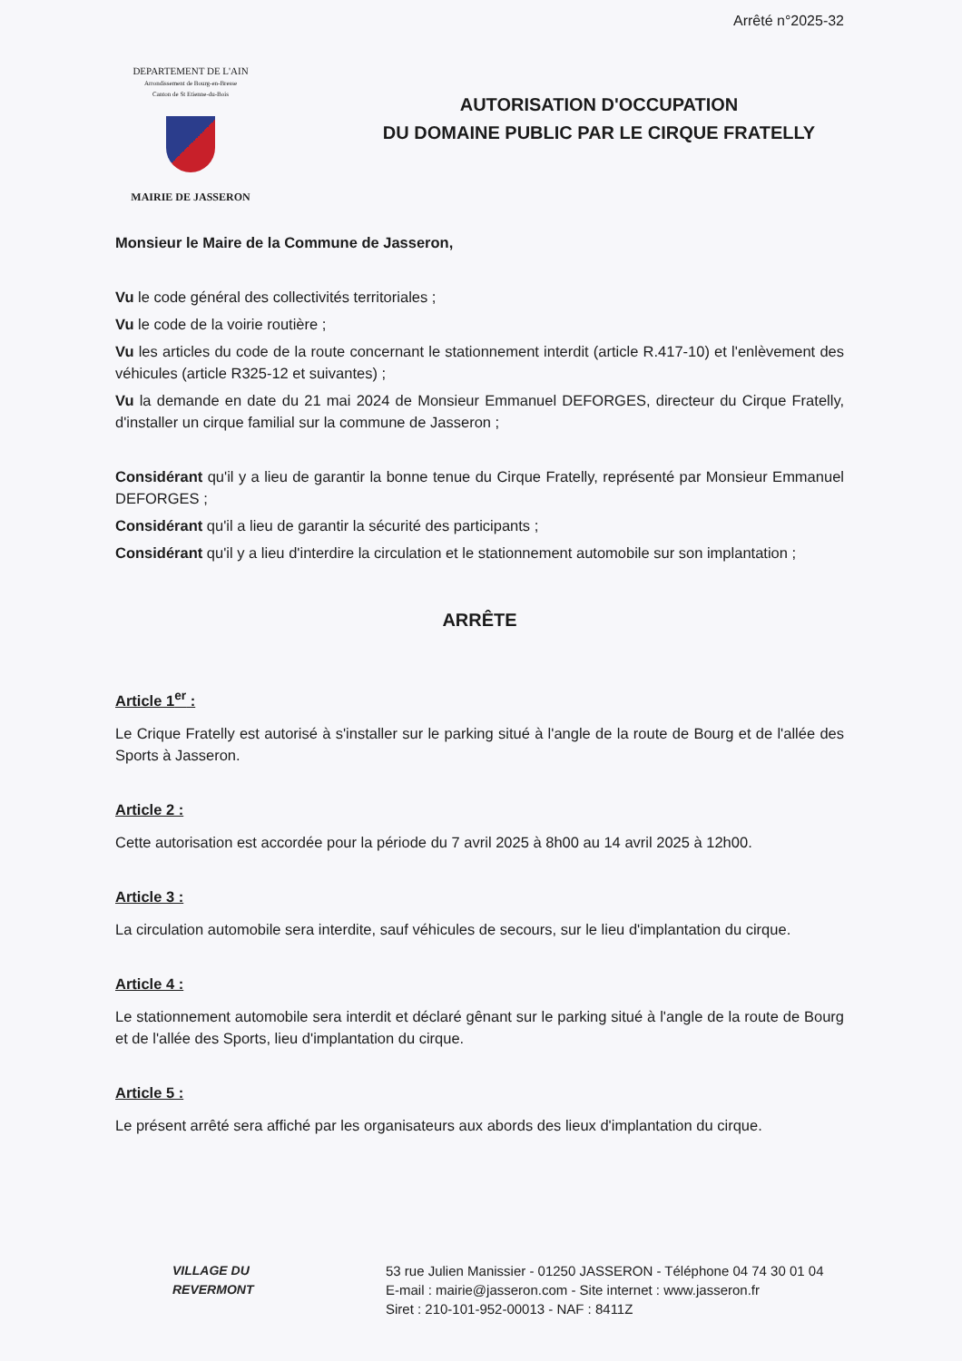Arrêté n°2025-32
DEPARTEMENT DE L'AIN
Arrondissement de Bourg-en-Bresse
Canton de St Etienne-du-Bois
MAIRIE DE JASSERON
AUTORISATION D'OCCUPATION
DU DOMAINE PUBLIC PAR LE CIRQUE FRATELLY
Monsieur le Maire de la Commune de Jasseron,
Vu le code général des collectivités territoriales ;
Vu le code de la voirie routière ;
Vu les articles du code de la route concernant le stationnement interdit (article R.417-10) et l'enlèvement des véhicules (article R325-12 et suivantes) ;
Vu la demande en date du 21 mai 2024 de Monsieur Emmanuel DEFORGES, directeur du Cirque Fratelly, d'installer un cirque familial sur la commune de Jasseron ;
Considérant qu'il y a lieu de garantir la bonne tenue du Cirque Fratelly, représenté par Monsieur Emmanuel DEFORGES ;
Considérant qu'il a lieu de garantir la sécurité des participants ;
Considérant qu'il y a lieu d'interdire la circulation et le stationnement automobile sur son implantation ;
ARRÊTE
Article 1<sup>er</sup> :
Le Crique Fratelly est autorisé à s'installer sur le parking situé à l'angle de la route de Bourg et de l'allée des Sports à Jasseron.
Article 2 :
Cette autorisation est accordée pour la période du 7 avril 2025 à 8h00 au 14 avril 2025 à 12h00.
Article 3 :
La circulation automobile sera interdite, sauf véhicules de secours, sur le lieu d'implantation du cirque.
Article 4 :
Le stationnement automobile sera interdit et déclaré gênant sur le parking situé à l'angle de la route de Bourg et de l'allée des Sports, lieu d'implantation du cirque.
Article 5 :
Le présent arrêté sera affiché par les organisateurs aux abords des lieux d'implantation du cirque.
VILLAGE DU
REVERMONT
53 rue Julien Manissier - 01250 JASSERON - Téléphone 04 74 30 01 04
E-mail : mairie@jasseron.com - Site internet : www.jasseron.fr
Siret : 210-101-952-00013 - NAF : 8411Z